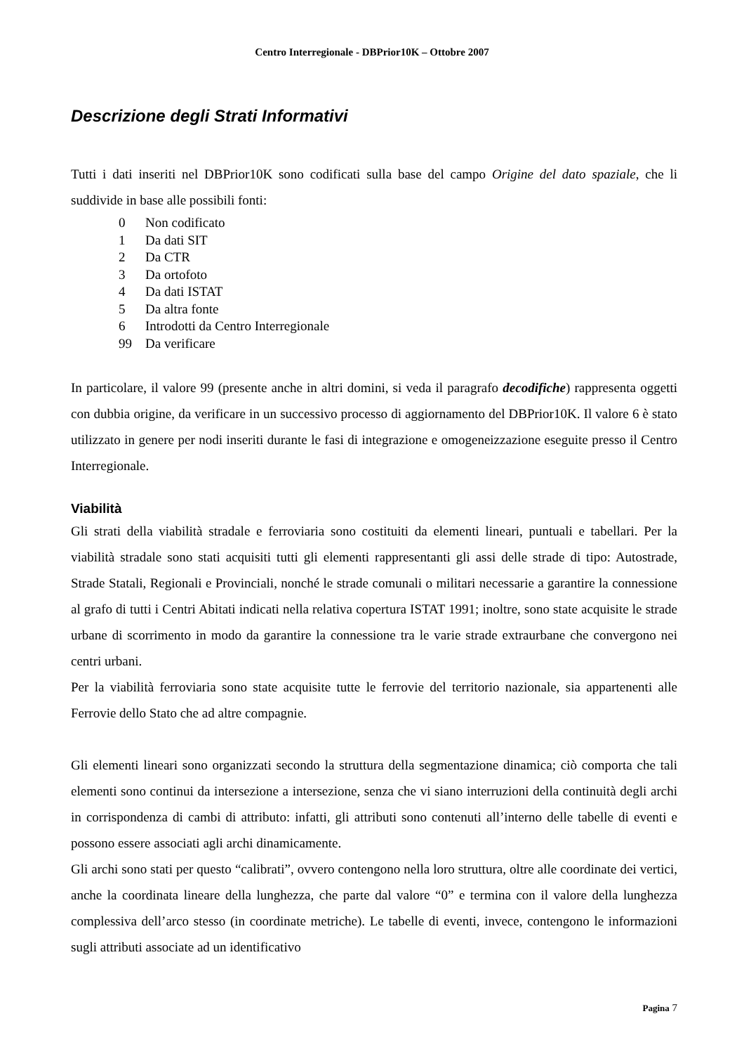Centro Interregionale - DBPrior10K – Ottobre 2007
Descrizione degli Strati Informativi
Tutti i dati inseriti nel DBPrior10K sono codificati sulla base del campo Origine del dato spaziale, che li suddivide in base alle possibili fonti:
0 Non codificato
1 Da dati SIT
2 Da CTR
3 Da ortofoto
4 Da dati ISTAT
5 Da altra fonte
6 Introdotti da Centro Interregionale
99 Da verificare
In particolare, il valore 99 (presente anche in altri domini, si veda il paragrafo decodifiche) rappresenta oggetti con dubbia origine, da verificare in un successivo processo di aggiornamento del DBPrior10K. Il valore 6 è stato utilizzato in genere per nodi inseriti durante le fasi di integrazione e omogeneizzazione eseguite presso il Centro Interregionale.
Viabilità
Gli strati della viabilità stradale e ferroviaria sono costituiti da elementi lineari, puntuali e tabellari. Per la viabilità stradale sono stati acquisiti tutti gli elementi rappresentanti gli assi delle strade di tipo: Autostrade, Strade Statali, Regionali e Provinciali, nonché le strade comunali o militari necessarie a garantire la connessione al grafo di tutti i Centri Abitati indicati nella relativa copertura ISTAT 1991; inoltre, sono state acquisite le strade urbane di scorrimento in modo da garantire la connessione tra le varie strade extraurbane che convergono nei centri urbani.
Per la viabilità ferroviaria sono state acquisite tutte le ferrovie del territorio nazionale, sia appartenenti alle Ferrovie dello Stato che ad altre compagnie.
Gli elementi lineari sono organizzati secondo la struttura della segmentazione dinamica; ciò comporta che tali elementi sono continui da intersezione a intersezione, senza che vi siano interruzioni della continuità degli archi in corrispondenza di cambi di attributo: infatti, gli attributi sono contenuti all’interno delle tabelle di eventi e possono essere associati agli archi dinamicamente.
Gli archi sono stati per questo “calibrati”, ovvero contengono nella loro struttura, oltre alle coordinate dei vertici, anche la coordinata lineare della lunghezza, che parte dal valore “0” e termina con il valore della lunghezza complessiva dell’arco stesso (in coordinate metriche). Le tabelle di eventi, invece, contengono le informazioni sugli attributi associate ad un identificativo
Pagina 7